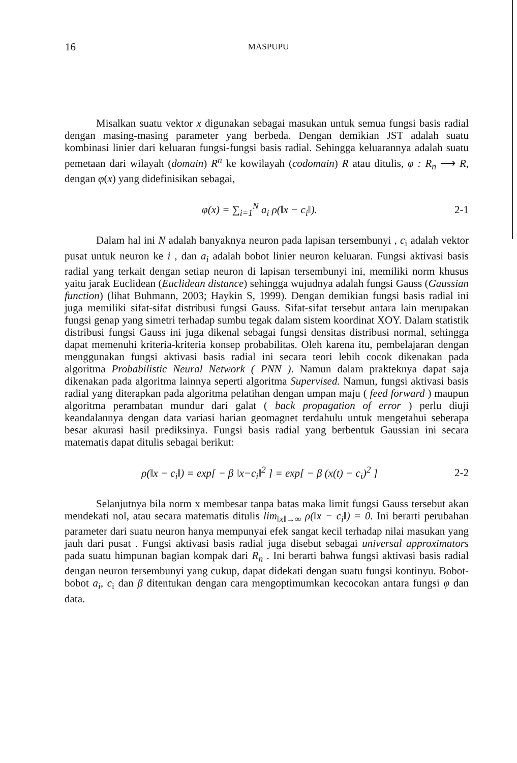16
MASPUPU
Misalkan suatu vektor x digunakan sebagai masukan untuk semua fungsi basis radial dengan masing-masing parameter yang berbeda. Dengan demikian JST adalah suatu kombinasi linier dari keluaran fungsi-fungsi basis radial. Sehingga keluarannya adalah suatu pemetaan dari wilayah (domain) R<sup>n</sup> ke kowilayah (codomain) R atau ditulis, φ : R<sub>n</sub> ⟶ R, dengan φ(x) yang didefinisikan sebagai,
φ(x) = ∑<sub>i=1</sub><sup>N</sup> a<sub>i</sub> ρ(‖x − c<sub>i</sub>‖). 2-1
Dalam hal ini N adalah banyaknya neuron pada lapisan tersembunyi , c<sub>i</sub> adalah vektor pusat untuk neuron ke i , dan a<sub>i</sub> adalah bobot linier neuron keluaran. Fungsi aktivasi basis radial yang terkait dengan setiap neuron di lapisan tersembunyi ini, memiliki norm khusus yaitu jarak Euclidean (Euclidean distance) sehingga wujudnya adalah fungsi Gauss (Gaussian function) (lihat Buhmann, 2003; Haykin S, 1999). Dengan demikian fungsi basis radial ini juga memiliki sifat-sifat distribusi fungsi Gauss. Sifat-sifat tersebut antara lain merupakan fungsi genap yang simetri terhadap sumbu tegak dalam sistem koordinat XOY. Dalam statistik distribusi fungsi Gauss ini juga dikenal sebagai fungsi densitas distribusi normal, sehingga dapat memenuhi kriteria-kriteria konsep probabilitas. Oleh karena itu, pembelajaran dengan menggunakan fungsi aktivasi basis radial ini secara teori lebih cocok dikenakan pada algoritma Probabilistic Neural Network ( PNN ). Namun dalam prakteknya dapat saja dikenakan pada algoritma lainnya seperti algoritma Supervised. Namun, fungsi aktivasi basis radial yang diterapkan pada algoritma pelatihan dengan umpan maju ( feed forward ) maupun algoritma perambatan mundur dari galat ( back propagation of error ) perlu diuji keandalannya dengan data variasi harian geomagnet terdahulu untuk mengetahui seberapa besar akurasi hasil prediksinya. Fungsi basis radial yang berbentuk Gaussian ini secara matematis dapat ditulis sebagai berikut:
ρ(‖x − c<sub>i</sub>‖) = exp[ − β ‖x−c<sub>i</sub>‖<sup>2</sup> ] = exp[ − β (x(t) − c<sub>i</sub>)<sup>2</sup> ] 2-2
Selanjutnya bila norm x membesar tanpa batas maka limit fungsi Gauss tersebut akan mendekati nol, atau secara matematis ditulis lim<sub>‖x‖→∞</sub> ρ(‖x − c<sub>i</sub>‖) = 0. Ini berarti perubahan parameter dari suatu neuron hanya mempunyai efek sangat kecil terhadap nilai masukan yang jauh dari pusat . Fungsi aktivasi basis radial juga disebut sebagai universal approximators pada suatu himpunan bagian kompak dari R<sub>n</sub> . Ini berarti bahwa fungsi aktivasi basis radial dengan neuron tersembunyi yang cukup, dapat didekati dengan suatu fungsi kontinyu. Bobot-bobot a<sub>i</sub>, c<sub>i</sub> dan β ditentukan dengan cara mengoptimumkan kecocokan antara fungsi φ dan data.